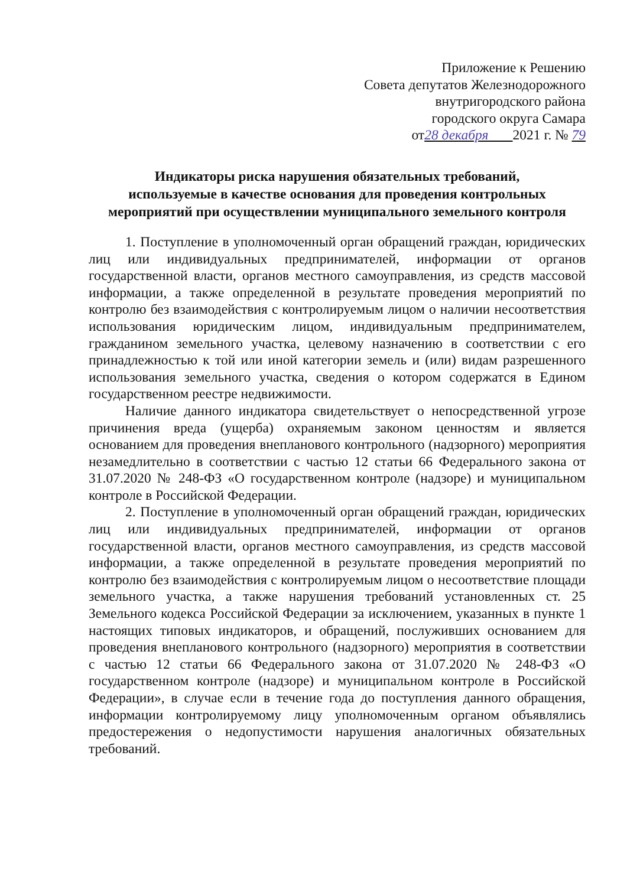Приложение к Решению
Совета депутатов Железнодорожного
внутригородского района
городского округа Самара
от28 декабря 2021 г. № 79
Индикаторы риска нарушения обязательных требований,
используемые в качестве основания для проведения контрольных
мероприятий при осуществлении муниципального земельного контроля
1. Поступление в уполномоченный орган обращений граждан, юридических лиц или индивидуальных предпринимателей, информации от органов государственной власти, органов местного самоуправления, из средств массовой информации, а также определенной в результате проведения мероприятий по контролю без взаимодействия с контролируемым лицом о наличии несоответствия использования юридическим лицом, индивидуальным предпринимателем, гражданином земельного участка, целевому назначению в соответствии с его принадлежностью к той или иной категории земель и (или) видам разрешенного использования земельного участка, сведения о котором содержатся в Едином государственном реестре недвижимости.
Наличие данного индикатора свидетельствует о непосредственной угрозе причинения вреда (ущерба) охраняемым законом ценностям и является основанием для проведения внепланового контрольного (надзорного) мероприятия незамедлительно в соответствии с частью 12 статьи 66 Федерального закона от 31.07.2020 № 248-ФЗ «О государственном контроле (надзоре) и муниципальном контроле в Российской Федерации.
2. Поступление в уполномоченный орган обращений граждан, юридических лиц или индивидуальных предпринимателей, информации от органов государственной власти, органов местного самоуправления, из средств массовой информации, а также определенной в результате проведения мероприятий по контролю без взаимодействия с контролируемым лицом о несоответствие площади земельного участка, а также нарушения требований установленных ст. 25 Земельного кодекса Российской Федерации за исключением, указанных в пункте 1 настоящих типовых индикаторов, и обращений, послуживших основанием для проведения внепланового контрольного (надзорного) мероприятия в соответствии с частью 12 статьи 66 Федерального закона от 31.07.2020 № 248-ФЗ «О государственном контроле (надзоре) и муниципальном контроле в Российской Федерации», в случае если в течение года до поступления данного обращения, информации контролируемому лицу уполномоченным органом объявлялись предостережения о недопустимости нарушения аналогичных обязательных требований.